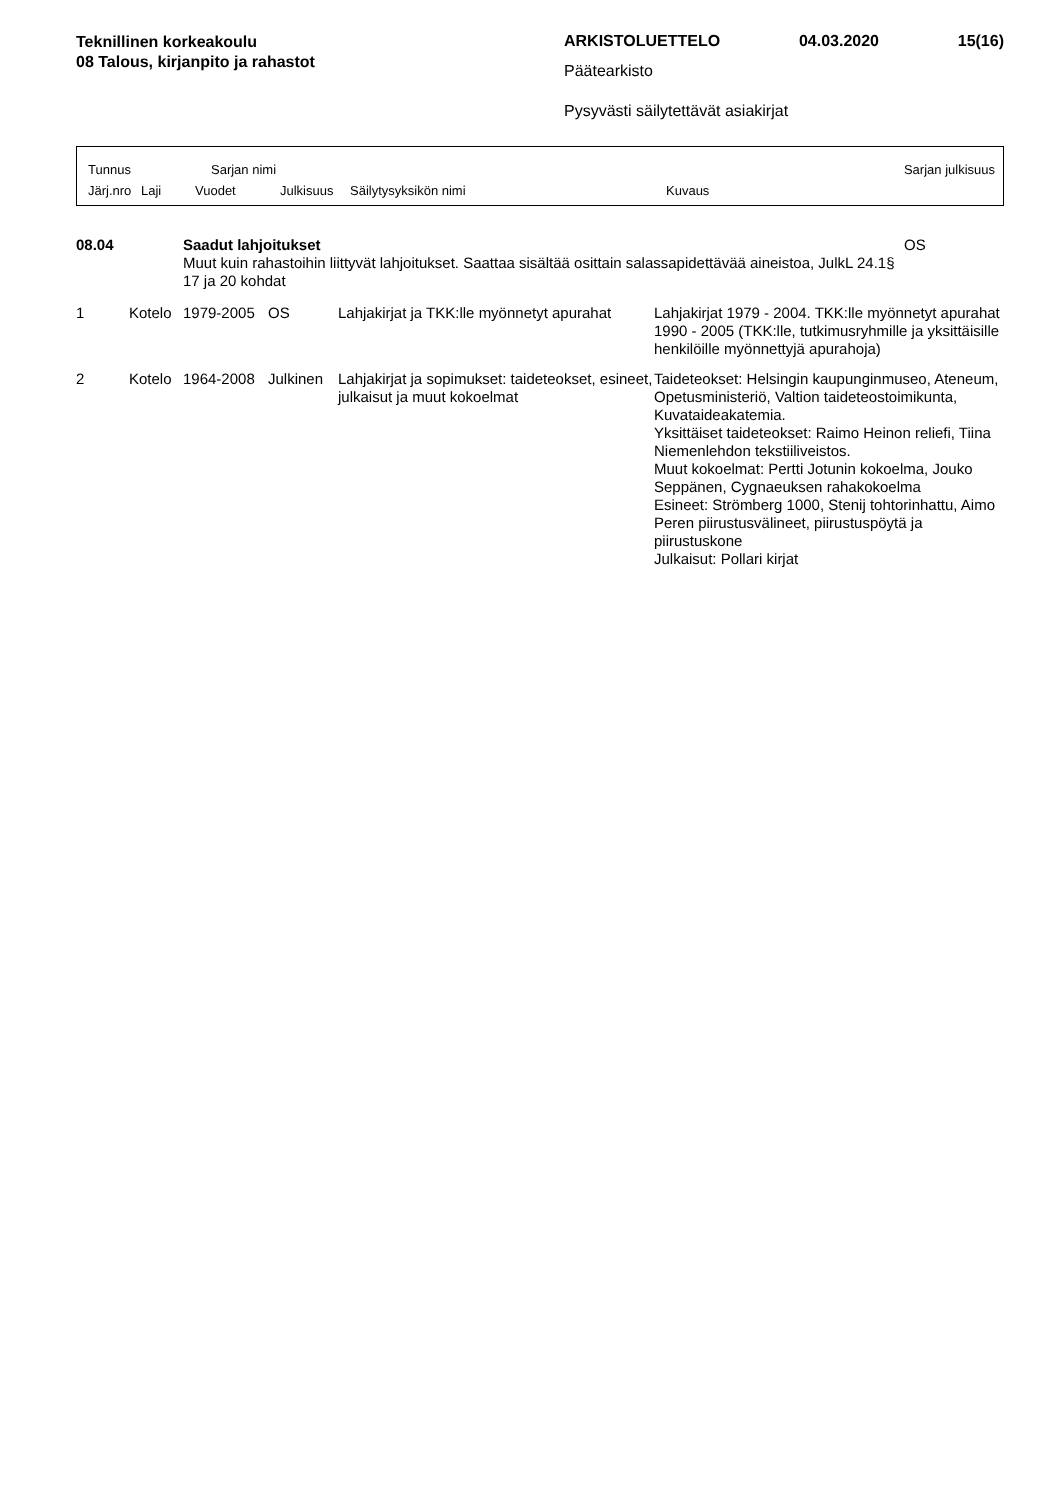Teknillinen korkeakoulu
08 Talous, kirjanpito ja rahastot
ARKISTOLUETTELO 04.03.2020 15(16)
Päätearkisto
Pysyvästi säilytettävät asiakirjat
Tunnus Sarjan nimi Sarjan julkisuus
Järj.nro Laji Vuodet Julkisuus Säilytysyksikön nimi Kuvaus
| 08.04 | | Saadut lahjoitukset Muut kuin rahastoihin liittyvät lahjoitukset. Saattaa sisältää osittain salassapidettävää aineistoa, JulkL 24.1§ 17 ja 20 kohdat | | | | OS |
| 1 | Kotelo | 1979-2005 | OS | Lahjakirjat ja TKK:lle myönnetyt apurahat | Lahjakirjat 1979 - 2004. TKK:lle myönnetyt apurahat 1990 - 2005 (TKK:lle, tutkimusryhmille ja yksittäisille henkilöille myönnettyjä apurahoja) | |
| 2 | Kotelo | 1964-2008 | Julkinen | Lahjakirjat ja sopimukset: taideteokset, esineet, julkaisut ja muut kokoelmat | Taideteokset: Helsingin kaupunginmuseo, Ateneum, Opetusministeriö, Valtion taideteostoimikunta, Kuvataideakatemia. Yksittäiset taideteokset: Raimo Heinon reliefi, Tiina Niemenlehdon tekstiiliveistos. Muut kokoelmat: Pertti Jotunin kokoelma, Jouko Seppänen, Cygnaeuksen rahakokoelma Esineet: Strömberg 1000, Stenij tohtorinhattu, Aimo Peren piirustusvälineet, piirustuspöytä ja piirustuskone Julkaisut: Pollari kirjat | |